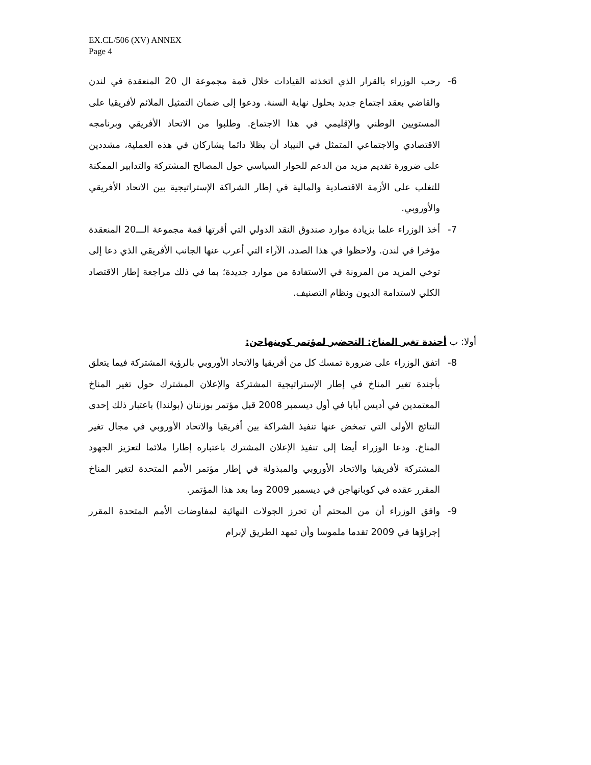EX.CL/506 (XV) ANNEX
Page 4
6- رحب الوزراء بالقرار الذي اتخذته القيادات خلال قمة مجموعة ال 20 المنعقدة في لندن والقاضي بعقد اجتماع جديد بحلول نهاية السنة. ودعوا إلى ضمان التمثيل الملائم لأفريقيا على المستويين الوطني والإقليمي في هذا الاجتماع. وطلبوا من الاتحاد الأفريقي وبرنامجه الاقتصادي والاجتماعي المتمثل في النيباد أن يظلا دائما يشاركان في هذه العملية، مشددين على ضرورة تقديم مزيد من الدعم للحوار السياسي حول المصالح المشتركة والتدابير الممكنة للتغلب على الأزمة الاقتصادية والمالية في إطار الشراكة الإستراتيجية بين الاتحاد الأفريقي والأوروبي.
7- أخذ الوزراء علما بزيادة موارد صندوق النقد الدولي التي أقرتها قمة مجموعة الـــ20 المنعقدة مؤخرا في لندن. ولاحظوا في هذا الصدد، الآراء التي أعرب عنها الجانب الأفريقي الذي دعا إلى توخي المزيد من المرونة في الاستفادة من موارد جديدة؛ بما في ذلك مراجعة إطار الاقتصاد الكلي لاستدامة الديون ونظام التصنيف.
أولا: ب أجندة تغير المناخ: التحضير لمؤتمر كوبنهاجن:
8- اتفق الوزراء على ضرورة تمسك كل من أفريقيا والاتحاد الأوروبي بالرؤية المشتركة فيما يتعلق بأجندة تغير المناخ في إطار الإستراتيجية المشتركة والإعلان المشترك حول تغير المناخ المعتمدين في أديس أبابا في أول ديسمبر 2008 قبل مؤتمر بوزننان (بولندا) باعتبار ذلك إحدى النتائج الأولى التي تمخض عنها تنفيذ الشراكة بين أفريقيا والاتحاد الأوروبي في مجال تغير المناخ. ودعا الوزراء أيضا إلى تنفيذ الإعلان المشترك باعتباره إطارا ملائما لتعزيز الجهود المشتركة لأفريقيا والاتحاد الأوروبي والمبذولة في إطار مؤتمر الأمم المتحدة لتغير المناخ المقرر عقده في كوبانهاجن في ديسمبر 2009 وما بعد هذا المؤتمر.
9- وافق الوزراء أن من المحتم أن تحرز الجولات النهائية لمفاوضات الأمم المتحدة المقرر إجراؤها في 2009 تقدما ملموسا وأن تمهد الطريق لإبرام